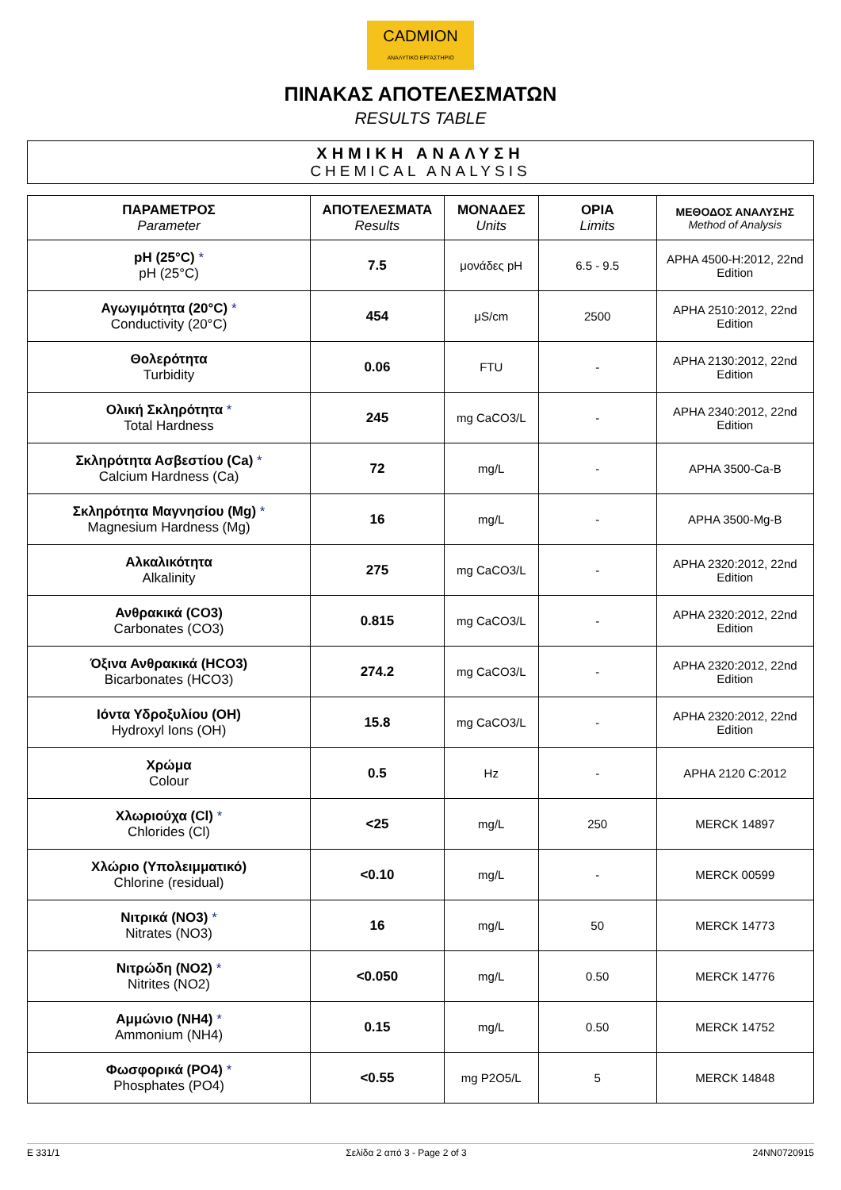CADMION
ΑΝΑΛΥΤΙΚΟ ΕΡΓΑΣΤΗΡΙΟ
ΠΙΝΑΚΑΣ ΑΠΟΤΕΛΕΣΜΑΤΩΝ
RESULTS TABLE
ΧΗΜΙΚΗ ΑΝΑΛΥΣΗ
CHEMICAL ANALYSIS
| ΠΑΡΑΜΕΤΡΟΣ Parameter | ΑΠΟΤΕΛΕΣΜΑΤΑ Results | ΜΟΝΑΔΕΣ Units | ΟΡΙΑ Limits | ΜΕΘΟΔΟΣ ΑΝΑΛΥΣΗΣ Method of Analysis |
| --- | --- | --- | --- | --- |
| pH (25°C) * pH (25°C) | 7.5 | μονάδες pH | 6.5 - 9.5 | APHA 4500-H:2012, 22nd Edition |
| Αγωγιμότητα (20°C) * Conductivity (20°C) | 454 | μS/cm | 2500 | APHA 2510:2012, 22nd Edition |
| Θολερότητα Turbidity | 0.06 | FTU | - | APHA 2130:2012, 22nd Edition |
| Ολική Σκληρότητα * Total Hardness | 245 | mg CaCO3/L | - | APHA 2340:2012, 22nd Edition |
| Σκληρότητα Ασβεστίου (Ca) * Calcium Hardness (Ca) | 72 | mg/L | - | APHA 3500-Ca-B |
| Σκληρότητα Μαγνησίου (Mg) * Magnesium Hardness (Mg) | 16 | mg/L | - | APHA 3500-Mg-B |
| Αλκαλικότητα Alkalinity | 275 | mg CaCO3/L | - | APHA 2320:2012, 22nd Edition |
| Ανθρακικά (CO3) Carbonates (CO3) | 0.815 | mg CaCO3/L | - | APHA 2320:2012, 22nd Edition |
| Όξινα Ανθρακικά (HCO3) Bicarbonates (HCO3) | 274.2 | mg CaCO3/L | - | APHA 2320:2012, 22nd Edition |
| Ιόντα Υδροξυλίου (OH) Hydroxyl Ions (OH) | 15.8 | mg CaCO3/L | - | APHA 2320:2012, 22nd Edition |
| Χρώμα Colour | 0.5 | Hz | - | APHA 2120 C:2012 |
| Χλωριούχα (Cl) * Chlorides (Cl) | <25 | mg/L | 250 | MERCK 14897 |
| Χλώριο (Υπολειμματικό) Chlorine (residual) | <0.10 | mg/L | - | MERCK 00599 |
| Νιτρικά (NO3) * Nitrates (NO3) | 16 | mg/L | 50 | MERCK 14773 |
| Νιτρώδη (NO2) * Nitrites (NO2) | <0.050 | mg/L | 0.50 | MERCK 14776 |
| Αμμώνιο (NH4) * Ammonium (NH4) | 0.15 | mg/L | 0.50 | MERCK 14752 |
| Φωσφορικά (PO4) * Phosphates (PO4) | <0.55 | mg P2O5/L | 5 | MERCK 14848 |
E 331/1 Σελίδα 2 από 3 - Page 2 of 3 24NN0720915